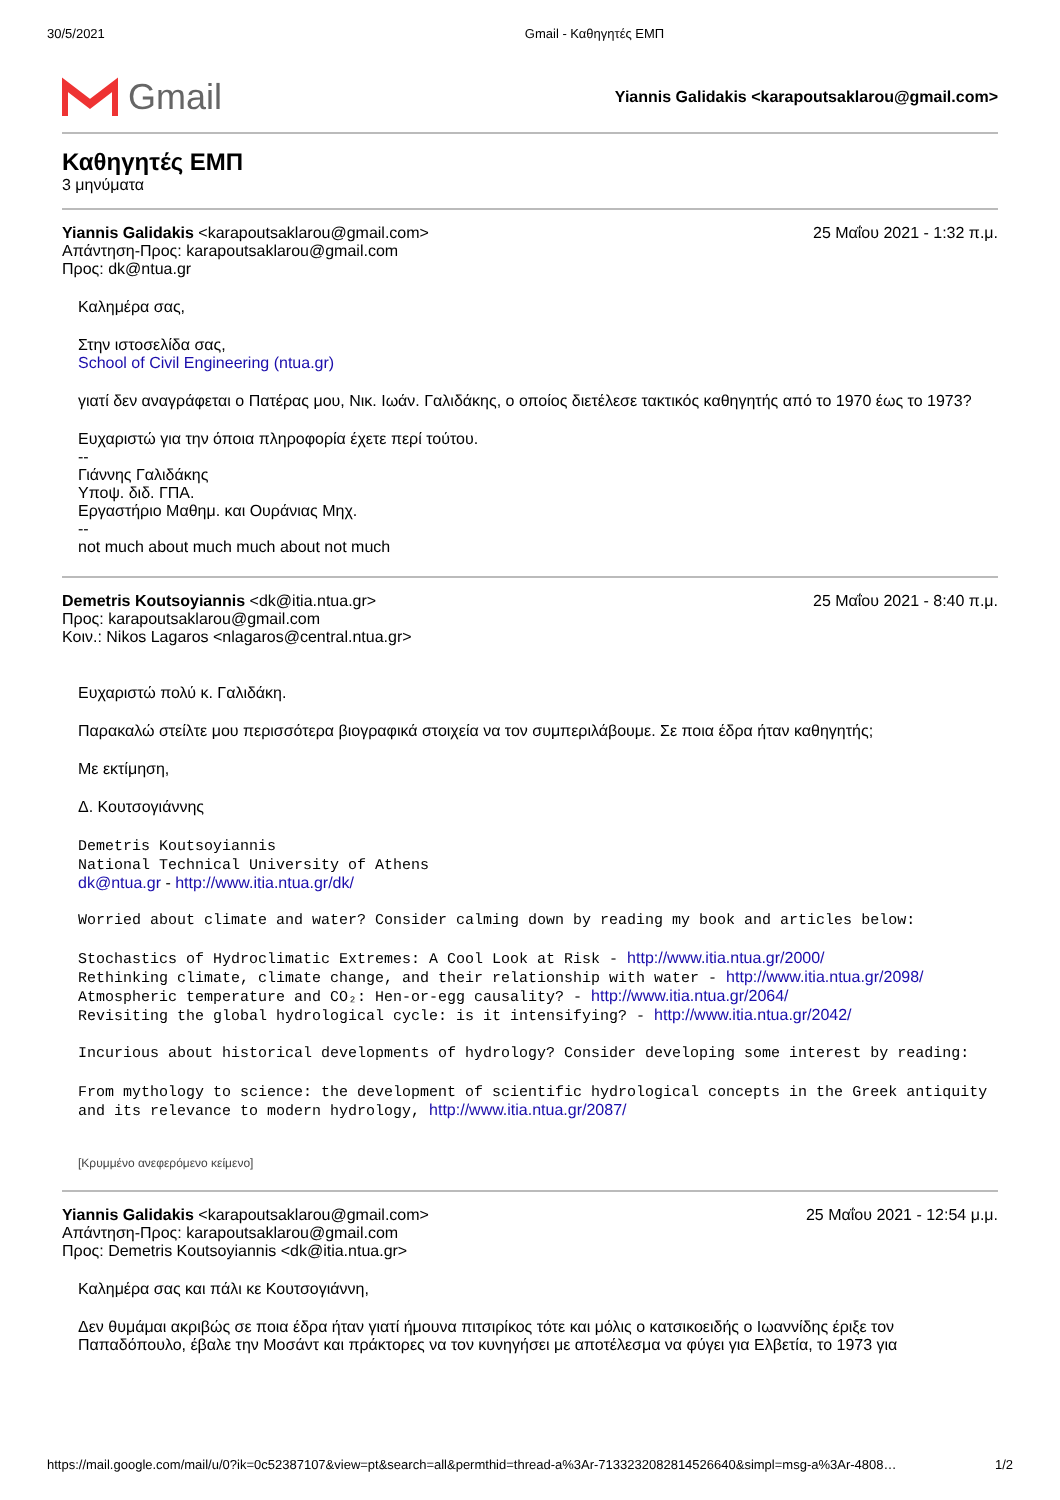30/5/2021 Gmail - Καθηγητές ΕΜΠ
Gmail
Yiannis Galidakis <karapoutsaklarou@gmail.com>
Καθηγητές ΕΜΠ
3 μηνύματα
Yiannis Galidakis <karapoutsaklarou@gmail.com>
Απάντηση-Προς: karapoutsaklarou@gmail.com
Προς: dk@ntua.gr
25 Μαΐου 2021 - 1:32 π.μ.
Καλημέρα σας,
Στην ιστοσελίδα σας,
School of Civil Engineering (ntua.gr)
γιατί δεν αναγράφεται ο Πατέρας μου, Νικ. Ιωάν. Γαλιδάκης, ο οποίος διετέλεσε τακτικός καθηγητής από το 1970 έως το 1973?
Ευχαριστώ για την όποια πληροφορία έχετε περί τούτου.
--
Γιάννης Γαλιδάκης
Υποψ. διδ. ΓΠΑ.
Εργαστήριο Μαθημ. και Ουράνιας Μηχ.
--
not much about much much about not much
Demetris Koutsoyiannis <dk@itia.ntua.gr>
Προς: karapoutsaklarou@gmail.com
Κοιν.: Nikos Lagaros <nlagaros@central.ntua.gr>
25 Μαΐου 2021 - 8:40 π.μ.
Ευχαριστώ πολύ κ. Γαλιδάκη.
Παρακαλώ στείλτε μου περισσότερα βιογραφικά στοιχεία να τον συμπεριλάβουμε. Σε ποια έδρα ήταν καθηγητής;
Με εκτίμηση,
Δ. Κουτσογιάννης
Demetris Koutsoyiannis
National Technical University of Athens
dk@ntua.gr - http://www.itia.ntua.gr/dk/
Worried about climate and water? Consider calming down by reading my book and articles below:
Stochastics of Hydroclimatic Extremes: A Cool Look at Risk - http://www.itia.ntua.gr/2000/
Rethinking climate, climate change, and their relationship with water - http://www.itia.ntua.gr/2098/
Atmospheric temperature and CO₂: Hen-or-egg causality? - http://www.itia.ntua.gr/2064/
Revisiting the global hydrological cycle: is it intensifying? - http://www.itia.ntua.gr/2042/
Incurious about historical developments of hydrology? Consider developing some interest by reading:
From mythology to science: the development of scientific hydrological concepts in the Greek antiquity and its relevance to modern hydrology, http://www.itia.ntua.gr/2087/
[Κρυμμένο ανεφερόμενο κείμενο]
Yiannis Galidakis <karapoutsaklarou@gmail.com>
Απάντηση-Προς: karapoutsaklarou@gmail.com
Προς: Demetris Koutsoyiannis <dk@itia.ntua.gr>
25 Μαΐου 2021 - 12:54 μ.μ.
Καλημέρα σας και πάλι κε Κουτσογιάννη,
Δεν θυμάμαι ακριβώς σε ποια έδρα ήταν γιατί ήμουνα πιτσιρίκος τότε και μόλις ο κατσικοειδής ο Ιωαννίδης έριξε τον Παπαδόπουλο, έβαλε την Μοσάντ και πράκτορες να τον κυνηγήσει με αποτέλεσμα να φύγει για Ελβετία, το 1973 για
https://mail.google.com/mail/u/0?ik=0c52387107&view=pt&search=all&permthid=thread-a%3Ar-7133232082814526640&simpl=msg-a%3Ar-4808… 1/2